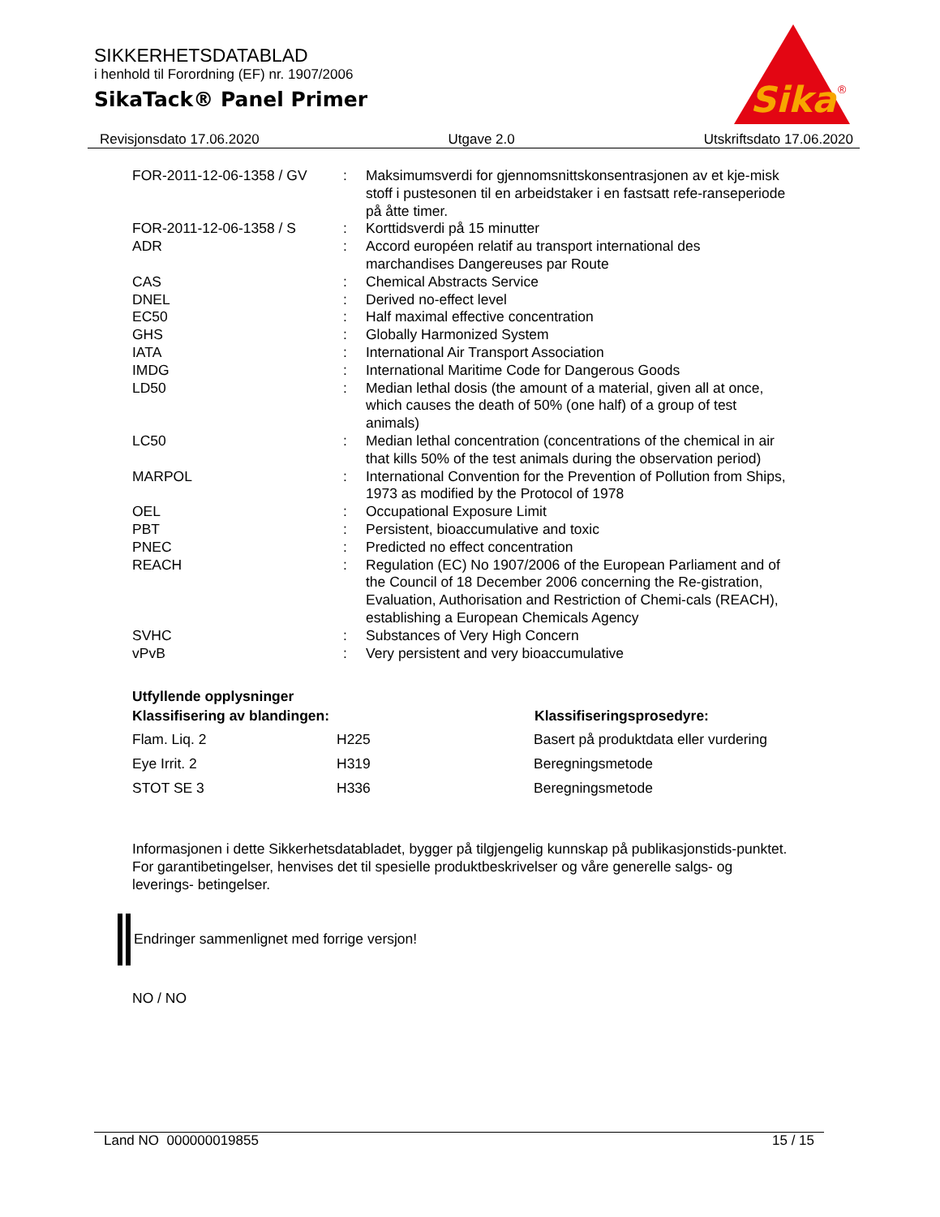SIKKERHETSDATABLAD
i henhold til Forordning (EF) nr. 1907/2006
SikaTack® Panel Primer
Sika
®
Revisjonsdato 17.06.2020 Utgave 2.0 Utskriftsdato 17.06.2020
| FOR-2011-12-06-1358 / GV | : | Maksimumsverdi for gjennomsnittskonsentrasjonen av et kje-misk stoff i pustesonen til en arbeidstaker i en fastsatt refe-ranseperiode på åtte timer. |
| FOR-2011-12-06-1358 / S | : | Korttidsverdi på 15 minutter |
| ADR | : | Accord européen relatif au transport international des marchandises Dangereuses par Route |
| CAS | : | Chemical Abstracts Service |
| DNEL | : | Derived no-effect level |
| EC50 | : | Half maximal effective concentration |
| GHS | : | Globally Harmonized System |
| IATA | : | International Air Transport Association |
| IMDG | : | International Maritime Code for Dangerous Goods |
| LD50 | : | Median lethal dosis (the amount of a material, given all at once, which causes the death of 50% (one half) of a group of test animals) |
| LC50 | : | Median lethal concentration (concentrations of the chemical in air that kills 50% of the test animals during the observation period) |
| MARPOL | : | International Convention for the Prevention of Pollution from Ships, 1973 as modified by the Protocol of 1978 |
| OEL | : | Occupational Exposure Limit |
| PBT | : | Persistent, bioaccumulative and toxic |
| PNEC | : | Predicted no effect concentration |
| REACH | : | Regulation (EC) No 1907/2006 of the European Parliament and of the Council of 18 December 2006 concerning the Re-gistration, Evaluation, Authorisation and Restriction of Chemi-cals (REACH), establishing a European Chemicals Agency |
| SVHC | : | Substances of Very High Concern |
| vPvB | : | Very persistent and very bioaccumulative |
Utfyllende opplysninger
| Klassifisering av blandingen: | | Klassifiseringsprosedyre: |
| --- | --- | --- |
| Flam. Liq. 2 | H225 | Basert på produktdata eller vurdering |
| Eye Irrit. 2 | H319 | Beregningsmetode |
| STOT SE 3 | H336 | Beregningsmetode |
Informasjonen i dette Sikkerhetsdatabladet, bygger på tilgjengelig kunnskap på publikasjonstids-punktet. For garantibetingelser, henvises det til spesielle produktbeskrivelser og våre generelle salgs- og leverings- betingelser.
Endringer sammenlignet med forrige versjon!
NO / NO
Land NO 000000019855 15 / 15